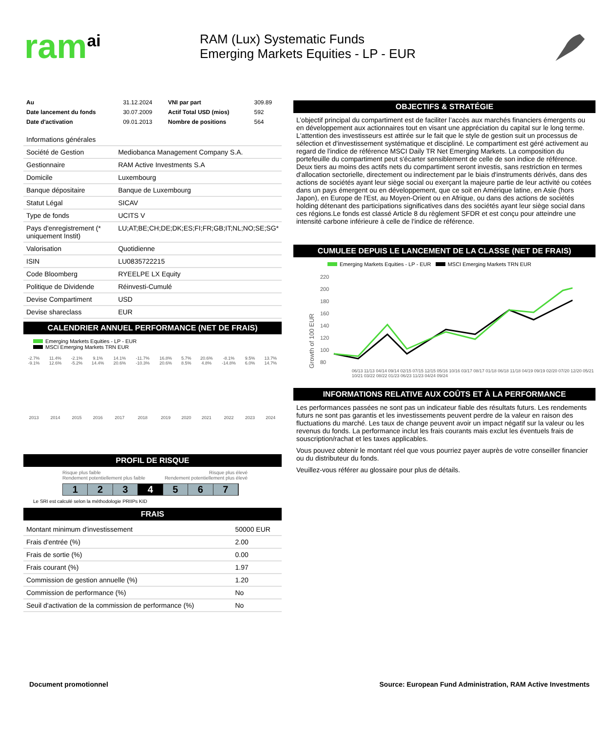ram<sup>ai</sup>
RAM (Lux) Systematic Funds
Emerging Markets Equities - LP - EUR
| Au | 31.12.2024 | VNI par part | 309.89 |
| Date lancement du fonds | 30.07.2009 | Actif Total USD (mios) | 592 |
| Date d'activation | 09.01.2013 | Nombre de positions | 564 |
| Informations générales | |
| Société de Gestion | Mediobanca Management Company S.A. |
| Gestionnaire | RAM Active Investments S.A |
| Domicile | Luxembourg |
| Banque dépositaire | Banque de Luxembourg |
| Statut Légal | SICAV |
| Type de fonds | UCITS V |
| Pays d'enregistrement (* uniquement Instit) | LU;AT;BE;CH;DE;DK;ES;FI;FR;GB;IT;NL;NO;SE;SG* |
| Valorisation | Quotidienne |
| ISIN | LU0835722215 |
| Code Bloomberg | RYEELPE LX Equity |
| Politique de Dividende | Réinvesti-Cumulé |
| Devise Compartiment | USD |
| Devise shareclass | EUR |
CALENDRIER ANNUEL PERFORMANCE (NET DE FRAIS)
Emerging Markets Equities - LP - EUR
MSCI Emerging Markets TRN EUR
| -2.7% -9.1% | 11.4% 12.6% | -2.1% -5.2% | 9.1% 14.4% | 14.1% 20.6% | -11.7% -10.3% | 16.8% 20.6% | 5.7% 8.5% | 20.6% 4.8% | -8.1% -14.8% | 9.5% 6.0% | 13.7% 14.7% |
| 2013 | 2014 | 2015 | 2016 | 2017 | 2018 | 2019 | 2020 | 2021 | 2022 | 2023 | 2024 |
PROFIL DE RISQUE
Risque plus faible
Rendement potentiellement plus faible Risque plus élevé
Rendement potentiellement plus élevé
1 2 3 4 5 6 7
Le SRI est calculé selon la méthodologie PRIIPs KID
FRAIS
| Montant minimum d'investissement | 50000 EUR |
| Frais d'entrée (%) | 2.00 |
| Frais de sortie (%) | 0.00 |
| Frais courant (%) | 1.97 |
| Commission de gestion annuelle (%) | 1.20 |
| Commission de performance (%) | No |
| Seuil d'activation de la commission de performance (%) | No |
OBJECTIFS & STRATÉGIE
L’objectif principal du compartiment est de faciliter l’accès aux marchés financiers émergents ou en développement aux actionnaires tout en visant une appréciation du capital sur le long terme. L'attention des investisseurs est attirée sur le fait que le style de gestion suit un processus de sélection et d'investissement systématique et discipliné. Le compartiment est géré activement au regard de l'indice de référence MSCI Daily TR Net Emerging Markets. La composition du portefeuille du compartiment peut s'écarter sensiblement de celle de son indice de référence. Deux tiers au moins des actifs nets du compartiment seront investis, sans restriction en termes d'allocation sectorielle, directement ou indirectement par le biais d'instruments dérivés, dans des actions de sociétés ayant leur siège social ou exerçant la majeure partie de leur activité ou cotées dans un pays émergent ou en développement, que ce soit en Amérique latine, en Asie (hors Japon), en Europe de l'Est, au Moyen-Orient ou en Afrique, ou dans des actions de sociétés holding détenant des participations significatives dans des sociétés ayant leur siège social dans ces régions.Le fonds est classé Article 8 du règlement SFDR et est conçu pour atteindre une intensité carbone inférieure à celle de l'indice de référence.
CUMULEE DEPUIS LE LANCEMENT DE LA CLASSE (NET DE FRAIS)
Emerging Markets Equities - LP - EUR MSCI Emerging Markets TRN EUR
Growth of 100 EUR
220
200
180
160
140
120
100
80
06/13 11/13 04/14 09/14 02/15 07/15 12/15 05/16 10/16 03/17 08/17 01/18 06/18 11/18 04/19 09/19 02/20 07/20 12/20 05/21 10/21 03/22 08/22 01/23 06/23 11/23 04/24 09/24
INFORMATIONS RELATIVE AUX COÛTS ET À LA PERFORMANCE
Les performances passées ne sont pas un indicateur fiable des résultats futurs. Les rendements futurs ne sont pas garantis et les investissements peuvent perdre de la valeur en raison des fluctuations du marché. Les taux de change peuvent avoir un impact négatif sur la valeur ou les revenus du fonds. La performance inclut les frais courants mais exclut les éventuels frais de souscription/rachat et les taxes applicables.
Vous pouvez obtenir le montant réel que vous pourriez payer auprès de votre conseiller financier ou du distributeur du fonds.
Veuillez-vous référer au glossaire pour plus de détails.
Document promotionnel Source: European Fund Administration, RAM Active Investments